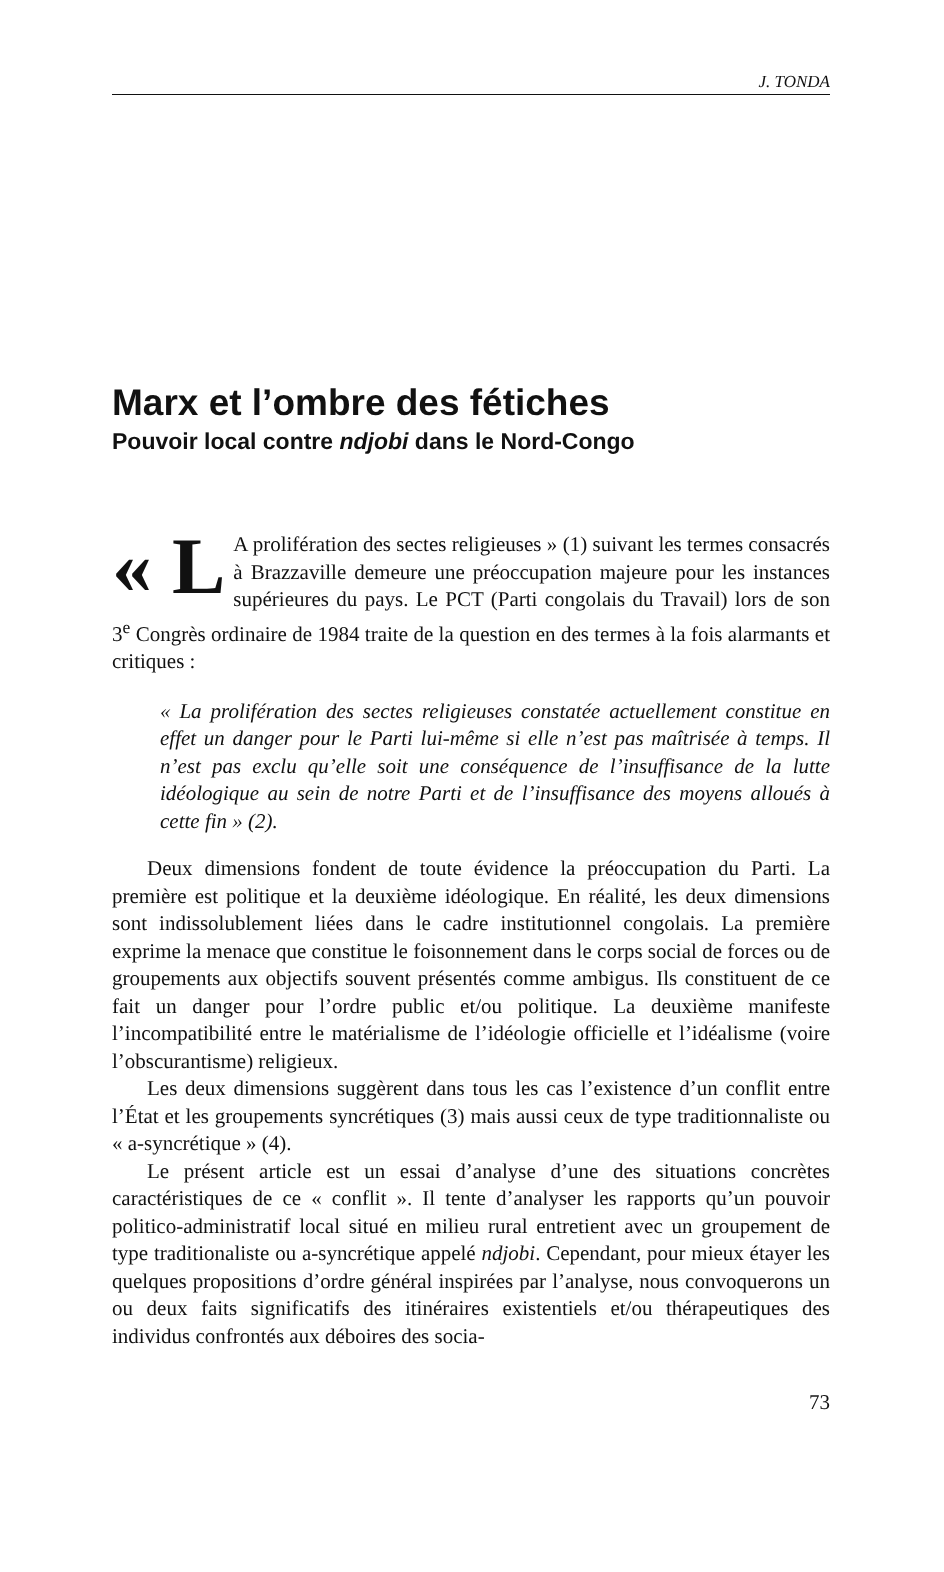J. TONDA
Marx et l’ombre des fétiches
Pouvoir local contre ndjobi dans le Nord-Congo
« L A prolifération des sectes religieuses » (1) suivant les termes consacrés à Brazzaville demeure une préoccupation majeure pour les instances supérieures du pays. Le PCT (Parti congolais du Travail) lors de son 3<sup>e</sup> Congrès ordinaire de 1984 traite de la question en des termes à la fois alarmants et critiques :
« La prolifération des sectes religieuses constatée actuellement constitue en effet un danger pour le Parti lui-même si elle n’est pas maîtrisée à temps. Il n’est pas exclu qu’elle soit une conséquence de l’insuffisance de la lutte idéologique au sein de notre Parti et de l’insuffisance des moyens alloués à cette fin » (2).
Deux dimensions fondent de toute évidence la préoccupation du Parti. La première est politique et la deuxième idéologique. En réalité, les deux dimensions sont indissolublement liées dans le cadre institutionnel congolais. La première exprime la menace que constitue le foisonnement dans le corps social de forces ou de groupements aux objectifs souvent présentés comme ambigus. Ils constituent de ce fait un danger pour l’ordre public et/ou politique. La deuxième manifeste l’incompatibilité entre le matérialisme de l’idéologie officielle et l’idéalisme (voire l’obscurantisme) religieux.
Les deux dimensions suggèrent dans tous les cas l’existence d’un conflit entre l’État et les groupements syncrétiques (3) mais aussi ceux de type traditionnaliste ou « a-syncrétique » (4).
Le présent article est un essai d’analyse d’une des situations concrètes caractéristiques de ce « conflit ». Il tente d’analyser les rapports qu’un pouvoir politico-administratif local situé en milieu rural entretient avec un groupement de type traditionaliste ou a-syncrétique appelé ndjobi. Cependant, pour mieux étayer les quelques propositions d’ordre général inspirées par l’analyse, nous convoquerons un ou deux faits significatifs des itinéraires existentiels et/ou thérapeutiques des individus confrontés aux déboires des socia-
73